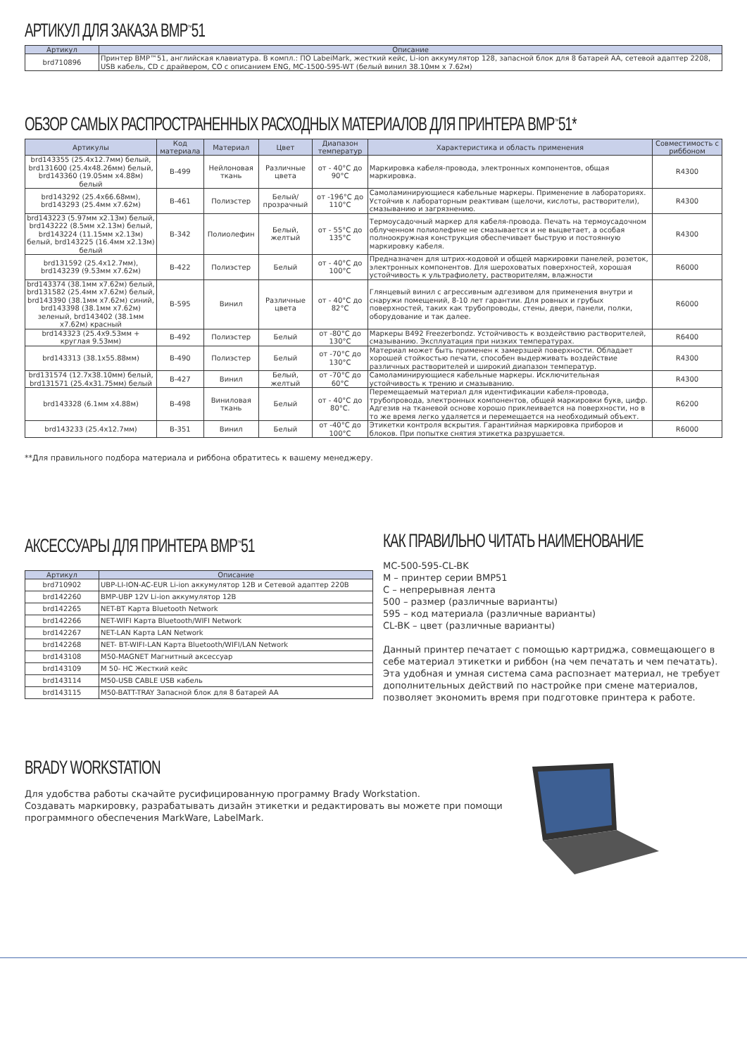АРТИКУЛ ДЛЯ ЗАКАЗА BMP<sup>™</sup>51
| Артикул | Описание |
| --- | --- |
| brd710896 | Принтер BMP™51, английская клавиатура. В компл.: ПО LabeiMark, жесткий кейс, Li-ion аккумулятор 128, запасной блок для 8 батарей AA, сетевой адаптер 2208, USB кабель, CD с драйвером, CO с описанием ENG, MC-1500-595-WT (белый винил 38.10мм x 7.62м) |
ОБЗОР САМЫХ РАСПРОСТРАНЕННЫХ РАСХОДНЫХ МАТЕРИАЛОВ ДЛЯ ПРИНТЕРА BMP<sup>™</sup>51*
| Артикулы | Код материала | Материал | Цвет | Диапазон температур | Характеристика и область применения | Совместимость с риббоном |
| --- | --- | --- | --- | --- | --- | --- |
| brd143355 (25.4x12.7мм) белый, brd131600 (25.4x48.26мм) белый, brd143360 (19.05мм x4.88м) белый | B-499 | Нейлоновая ткань | Различные цвета | от - 40°C до 90°C | Маркировка кабеля-провода, электронных компонентов, общая маркировка. | R4300 |
| brd143292 (25.4x66.68мм), brd143293 (25.4мм x7.62м) | B-461 | Полиэстер | Белый/ прозрачный | от -196°C до 110°C | Самоламинирующиеся кабельные маркеры. Применение в лабораториях. Устойчив к лабораторным реактивам (щелочи, кислоты, растворители), смазыванию и загрязнению. | R4300 |
| brd143223 (5.97мм x2.13м) белый, brd143222 (8.5мм x2.13м) белый, brd143224 (11.15мм x2.13м) белый, brd143225 (16.4мм x2.13м) белый | B-342 | Полиолефин | Белый, желтый | от - 55°C до 135°C | Термоусадочный маркер для кабеля-провода. Печать на термоусадочном облученном полиолефине не смазывается и не выцветает, а особая полноокружная конструкция обеспечивает быструю и постоянную маркировку кабеля. | R4300 |
| brd131592 (25.4x12.7мм), brd143239 (9.53мм x7.62м) | B-422 | Полиэстер | Белый | от - 40°C до 100°C | Предназначен для штрих-кодовой и общей маркировки панелей, розеток, электронных компонентов. Для шероховатых поверхностей, хорошая устойчивость к ультрафиолету, растворителям, влажности | R6000 |
| brd143374 (38.1мм x7.62м) белый, brd131582 (25.4мм x7.62м) белый, brd143390 (38.1мм x7.62м) синий, brd143398 (38.1мм x7.62м) зеленый, brd143402 (38.1мм x7.62м) красный | B-595 | Винил | Различные цвета | от - 40°C до 82°C | Глянцевый винил с агрессивным адгезивом для применения внутри и снаружи помещений, 8-10 лет гарантии. Для ровных и грубых поверхностей, таких как трубопроводы, стены, двери, панели, полки, оборудование и так далее. | R6000 |
| brd143323 (25.4x9.53мм + круглая 9.53мм) | B-492 | Полиэстер | Белый | от -80°C до 130°C | Маркеры B492 Freezerbondz. Устойчивость к воздействию растворителей, смазыванию. Эксплуатация при низких температурах. | R6400 |
| brd143313 (38.1x55.88мм) | B-490 | Полиэстер | Белый | от -70°C до 130°C | Материал может быть применен к замерзшей поверхности. Обладает хорошей стойкостью печати, способен выдерживать воздействие различных растворителей и широкий диапазон температур. | R4300 |
| brd131574 (12.7x38.10мм) белый, brd131571 (25.4x31.75мм) белый | B-427 | Винил | Белый, желтый | от -70°C до 60°C | Самоламинирующиеся кабельные маркеры. Исключительная устойчивость к трению и смазыванию. | R4300 |
| brd143328 (6.1мм x4.88м) | B-498 | Виниловая ткань | Белый | от - 40°C до 80°C. | Перемещаемый материал для идентификации кабеля-провода, трубопровода, электронных компонентов, общей маркировки букв, цифр. Адгезив на тканевой основе хорошо приклеивается на поверхности, но в то же время легко удаляется и перемещается на необходимый объект. | R6200 |
| brd143233 (25.4x12.7мм) | B-351 | Винил | Белый | от -40°C до 100°C | Этикетки контроля вскрытия. Гарантийная маркировка приборов и блоков. При попытке снятия этикетка разрушается. | R6000 |
**Для правильного подбора материала и риббона обратитесь к вашему менеджеру.
АКСЕССУАРЫ ДЛЯ ПРИНТЕРА BMP<sup>™</sup>51
| Артикул | Описание |
| --- | --- |
| brd710902 | UBP-LI-ION-AC-EUR Li-ion аккумулятор 12В и Сетевой адаптер 220В |
| brd142260 | BMP-UBP 12V Li-ion аккумулятор 12В |
| brd142265 | NET-BT Карта Bluetooth Network |
| brd142266 | NET-WIFI Карта Bluetooth/WIFI Network |
| brd142267 | NET-LAN Карта LAN Network |
| brd142268 | NET- BT-WIFI-LAN Карта Bluetooth/WIFI/LAN Network |
| brd143108 | M50-MAGNET Магнитный аксессуар |
| brd143109 | M 50- HC Жесткий кейс |
| brd143114 | M50-USB CABLE USB кабель |
| brd143115 | M50-BATT-TRAY Запасной блок для 8 батарей AA |
КАК ПРАВИЛЬНО ЧИТАТЬ НАИМЕНОВАНИЕ
MC-500-595-CL-BK
M – принтер серии BMP51
C – непрерывная лента
500 – размер (различные варианты)
595 – код материала (различные варианты)
CL-BK – цвет (различные варианты)
Данный принтер печатает с помощью картриджа, совмещающего в себе материал этикетки и риббон (на чем печатать и чем печатать). Эта удобная и умная система сама распознает материал, не требует дополнительных действий по настройке при смене материалов, позволяет экономить время при подготовке принтера к работе.
BRADY WORKSTATION
Для удобства работы скачайте русифицированную программу Brady Workstation.
Создавать маркировку, разрабатывать дизайн этикетки и редактировать вы можете при помощи программного обеспечения MarkWare, LabelMark.